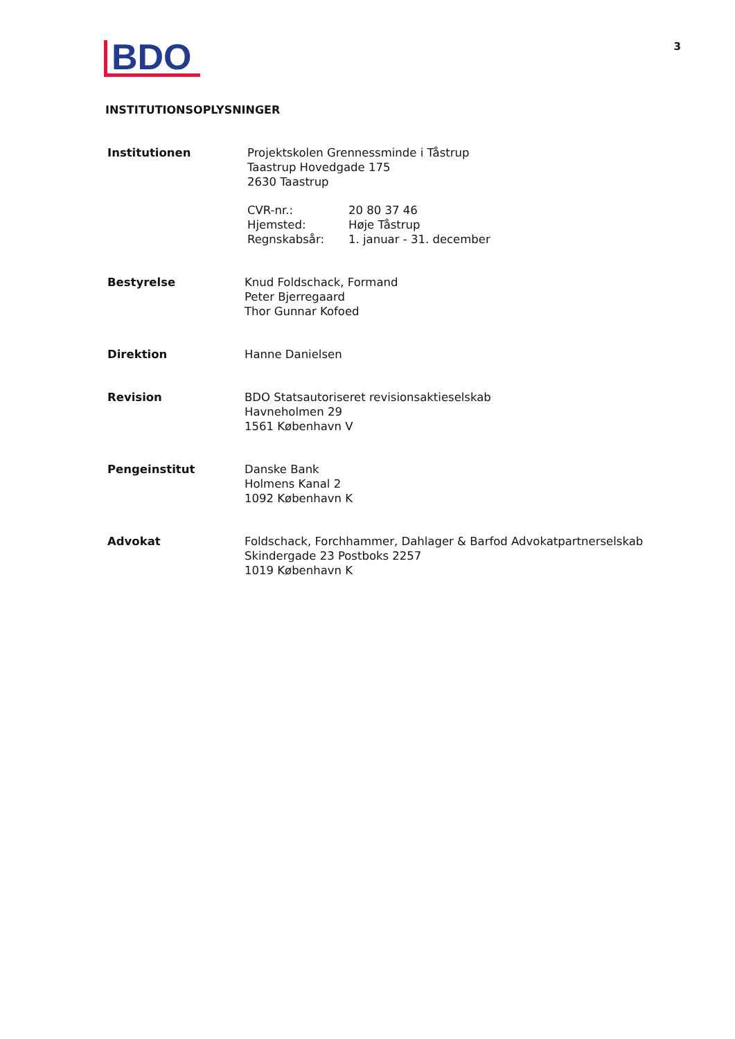BDO
3
INSTITUTIONSOPLYSNINGER
Institutionen Projektskolen Grennessminde i Tåstrup
Taastrup Hovedgade 175
2630 Taastrup
CVR-nr.:
Hjemsted:
Regnskabsår:
20 80 37 46
Høje Tåstrup
1. januar - 31. december
Bestyrelse Knud Foldschack, Formand
Peter Bjerregaard
Thor Gunnar Kofoed
Direktion Hanne Danielsen
Revision BDO Statsautoriseret revisionsaktieselskab
Havneholmen 29
1561 København V
Pengeinstitut Danske Bank
Holmens Kanal 2
1092 København K
Advokat Foldschack, Forchhammer, Dahlager & Barfod Advokatpartnerselskab
Skindergade 23 Postboks 2257
1019 København K